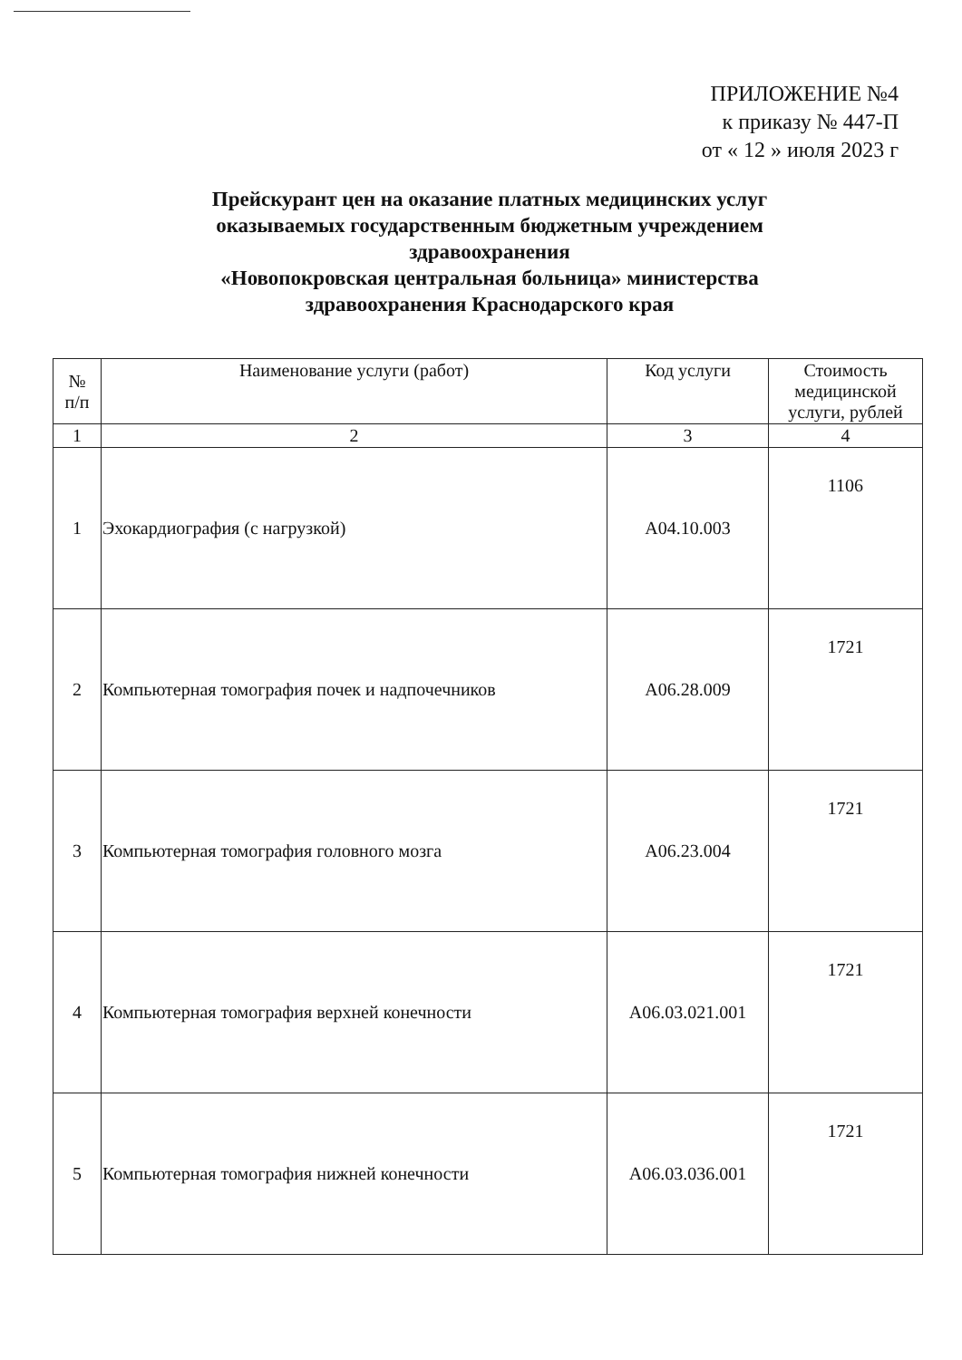ПРИЛОЖЕНИЕ №4
к приказу № 447-П
от « 12 » июля 2023 г
Прейскурант цен на оказание платных медицинских услуг оказываемых государственным бюджетным учреждением здравоохранения
«Новопокровская центральная больница» министерства здравоохранения Краснодарского края
| № п/п | Наименование услуги (работ) | Код услуги | Стоимость медицинской услуги, рублей |
| --- | --- | --- | --- |
| 1 | 2 | 3 | 4 |
| 1 | Эхокардиография (с нагрузкой) | A04.10.003 | 1106 |
| 2 | Компьютерная томография почек и надпочечников | A06.28.009 | 1721 |
| 3 | Компьютерная томография головного мозга | A06.23.004 | 1721 |
| 4 | Компьютерная томография верхней конечности | A06.03.021.001 | 1721 |
| 5 | Компьютерная томография нижней конечности | A06.03.036.001 | 1721 |